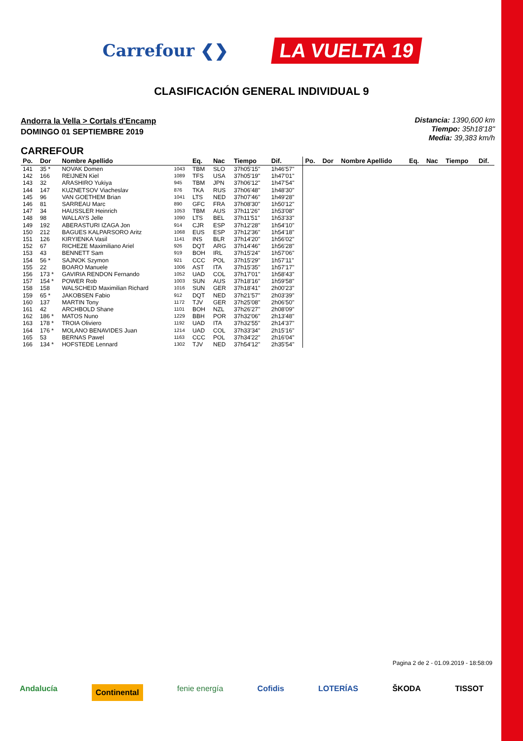Carrefour ❮❯ LA VUELTA 19
CLASIFICACIÓN GENERAL INDIVIDUAL 9
Andorra la Vella > Cortals d'Encamp
DOMINGO 01 SEPTIEMBRE 2019
Distancia: 1390,600 km
Tiempo: 35h18'18"
Media: 39,383 km/h
CARREFOUR
| Po. | Dor | Nombre Apellido | | Eq. | Nac | Tiempo | Dif. | Po. | Dor | Nombre Apellido | Eq. | Nac | Tiempo | Dif. |
| --- | --- | --- | --- | --- | --- | --- | --- | --- | --- | --- | --- | --- | --- | --- |
| 141 | 35 * | NOVAK Domen | 1043 | TBM | SLO | 37h05'15" | 1h46'57" | | | | | | | |
| 142 | 166 | REIJNEN Kiel | 1089 | TFS | USA | 37h05'19" | 1h47'01" | | | | | | | |
| 143 | 32 | ARASHIRO Yukiya | 945 | TBM | JPN | 37h06'12" | 1h47'54" | | | | | | | |
| 144 | 147 | KUZNETSOV Viacheslav | 876 | TKA | RUS | 37h06'48" | 1h48'30" | | | | | | | |
| 145 | 96 | VAN GOETHEM Brian | 1041 | LTS | NED | 37h07'46" | 1h49'28" | | | | | | | |
| 146 | 81 | SARREAU Marc | 890 | GFC | FRA | 37h08'30" | 1h50'12" | | | | | | | |
| 147 | 34 | HAUSSLER Heinrich | 1053 | TBM | AUS | 37h11'26" | 1h53'08" | | | | | | | |
| 148 | 98 | WALLAYS Jelle | 1090 | LTS | BEL | 37h11'51" | 1h53'33" | | | | | | | |
| 149 | 192 | ABERASTURI IZAGA Jon | 914 | CJR | ESP | 37h12'28" | 1h54'10" | | | | | | | |
| 150 | 212 | BAGUES KALPARSORO Aritz | 1068 | EUS | ESP | 37h12'36" | 1h54'18" | | | | | | | |
| 151 | 126 | KIRYIENKA Vasil | 1141 | INS | BLR | 37h14'20" | 1h56'02" | | | | | | | |
| 152 | 67 | RICHEZE Maximiliano Ariel | 926 | DQT | ARG | 37h14'46" | 1h56'28" | | | | | | | |
| 153 | 43 | BENNETT Sam | 919 | BOH | IRL | 37h15'24" | 1h57'06" | | | | | | | |
| 154 | 56 * | SAJNOK Szymon | 921 | CCC | POL | 37h15'29" | 1h57'11" | | | | | | | |
| 155 | 22 | BOARO Manuele | 1006 | AST | ITA | 37h15'35" | 1h57'17" | | | | | | | |
| 156 | 173 * | GAVIRIA RENDON Fernando | 1052 | UAD | COL | 37h17'01" | 1h58'43" | | | | | | | |
| 157 | 154 * | POWER Rob | 1003 | SUN | AUS | 37h18'16" | 1h59'58" | | | | | | | |
| 158 | 158 | WALSCHEID Maximilian Richard | 1016 | SUN | GER | 37h18'41" | 2h00'23" | | | | | | | |
| 159 | 65 * | JAKOBSEN Fabio | 912 | DQT | NED | 37h21'57" | 2h03'39" | | | | | | | |
| 160 | 137 | MARTIN Tony | 1172 | TJV | GER | 37h25'08" | 2h06'50" | | | | | | | |
| 161 | 42 | ARCHBOLD Shane | 1101 | BOH | NZL | 37h26'27" | 2h08'09" | | | | | | | |
| 162 | 186 * | MATOS Nuno | 1229 | BBH | POR | 37h32'06" | 2h13'48" | | | | | | | |
| 163 | 178 * | TROIA Oliviero | 1192 | UAD | ITA | 37h32'55" | 2h14'37" | | | | | | | |
| 164 | 176 * | MOLANO BENAVIDES Juan | 1214 | UAD | COL | 37h33'34" | 2h15'16" | | | | | | | |
| 165 | 53 | BERNAS Pawel | 1163 | CCC | POL | 37h34'22" | 2h16'04" | | | | | | | |
| 166 | 134 * | HOFSTEDE Lennard | 1302 | TJV | NED | 37h54'12" | 2h35'54" | | | | | | | |
Pagina 2 de 2 - 01.09.2019 - 18:58:09
Andalucía Continental fenie energía Cofidis LOTERÍAS ŠKODA TISSOT